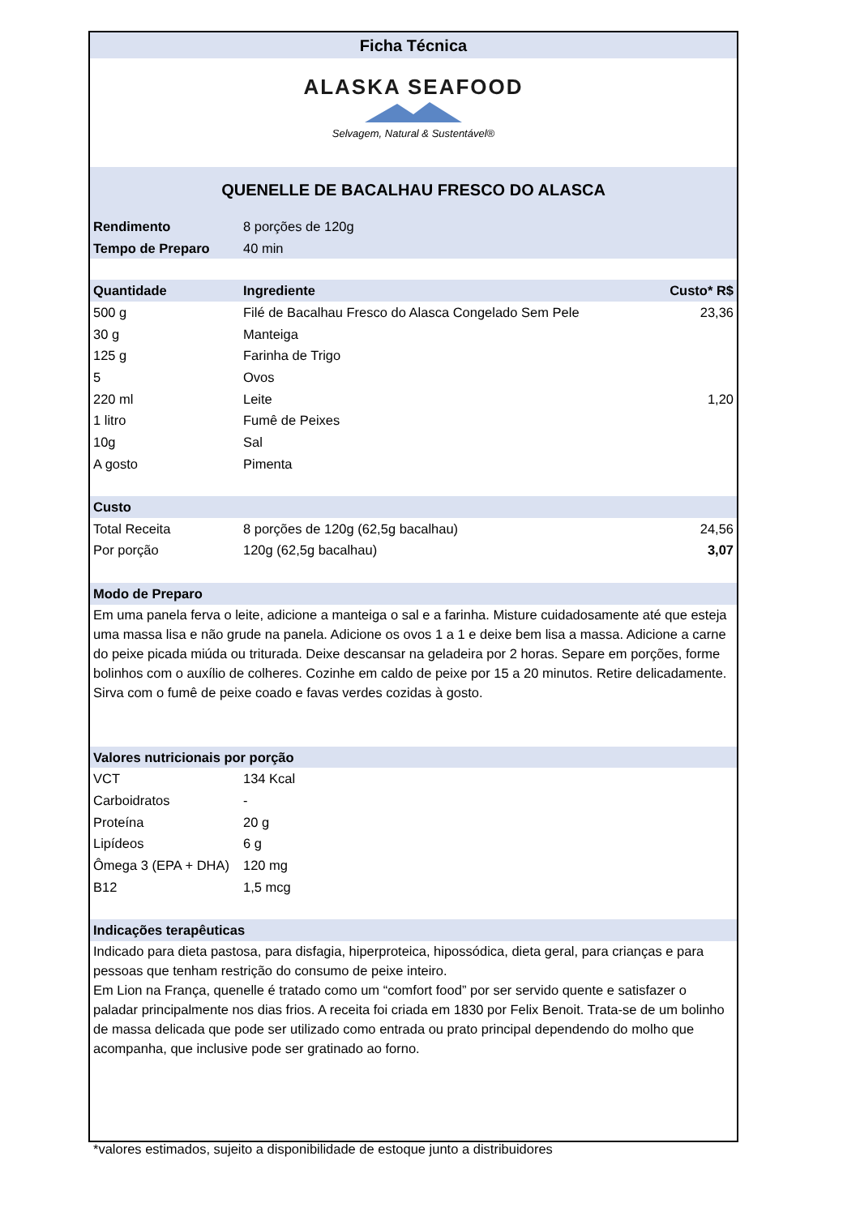Ficha Técnica
ALASKA SEAFOOD
Selvagem, Natural & Sustentável®
QUENELLE DE BACALHAU FRESCO DO ALASCA
| Rendimento | 8 porções de 120g |
| Tempo de Preparo | 40 min |
| Quantidade | Ingrediente | Custo* R$ |
| --- | --- | --- |
| 500 g | Filé de Bacalhau Fresco do Alasca Congelado Sem Pele | 23,36 |
| 30 g | Manteiga | |
| 125 g | Farinha de Trigo | |
| 5 | Ovos | |
| 220 ml | Leite | 1,20 |
| 1 litro | Fumê de Peixes | |
| 10g | Sal | |
| A gosto | Pimenta | |
| Custo | | |
| Total Receita | 8 porções de 120g (62,5g bacalhau) | 24,56 |
| Por porção | 120g (62,5g bacalhau) | 3,07 |
| Modo de Preparo | | |
Em uma panela ferva o leite, adicione a manteiga o sal e a farinha. Misture cuidadosamente até que esteja uma massa lisa e não grude na panela. Adicione os ovos 1 a 1 e deixe bem lisa a massa. Adicione a carne do peixe picada miúda ou triturada. Deixe descansar na geladeira por 2 horas. Separe em porções, forme bolinhos com o auxílio de colheres. Cozinhe em caldo de peixe por 15 a 20 minutos. Retire delicadamente. Sirva com o fumê de peixe coado e favas verdes cozidas à gosto.
| Valores nutricionais por porção | |
| --- | --- |
| VCT | 134 Kcal |
| Carboidratos | - |
| Proteína | 20 g |
| Lipídeos | 6 g |
| Ômega 3 (EPA + DHA) | 120 mg |
| B12 | 1,5 mcg |
| Indicações terapêuticas | |
Indicado para dieta pastosa, para disfagia, hiperproteica, hipossódica, dieta geral, para crianças e para pessoas que tenham restrição do consumo de peixe inteiro.
Em Lion na França, quenelle é tratado como um “comfort food” por ser servido quente e satisfazer o paladar principalmente nos dias frios. A receita foi criada em 1830 por Felix Benoit. Trata-se de um bolinho de massa delicada que pode ser utilizado como entrada ou prato principal dependendo do molho que acompanha, que inclusive pode ser gratinado ao forno.
*valores estimados, sujeito a disponibilidade de estoque junto a distribuidores